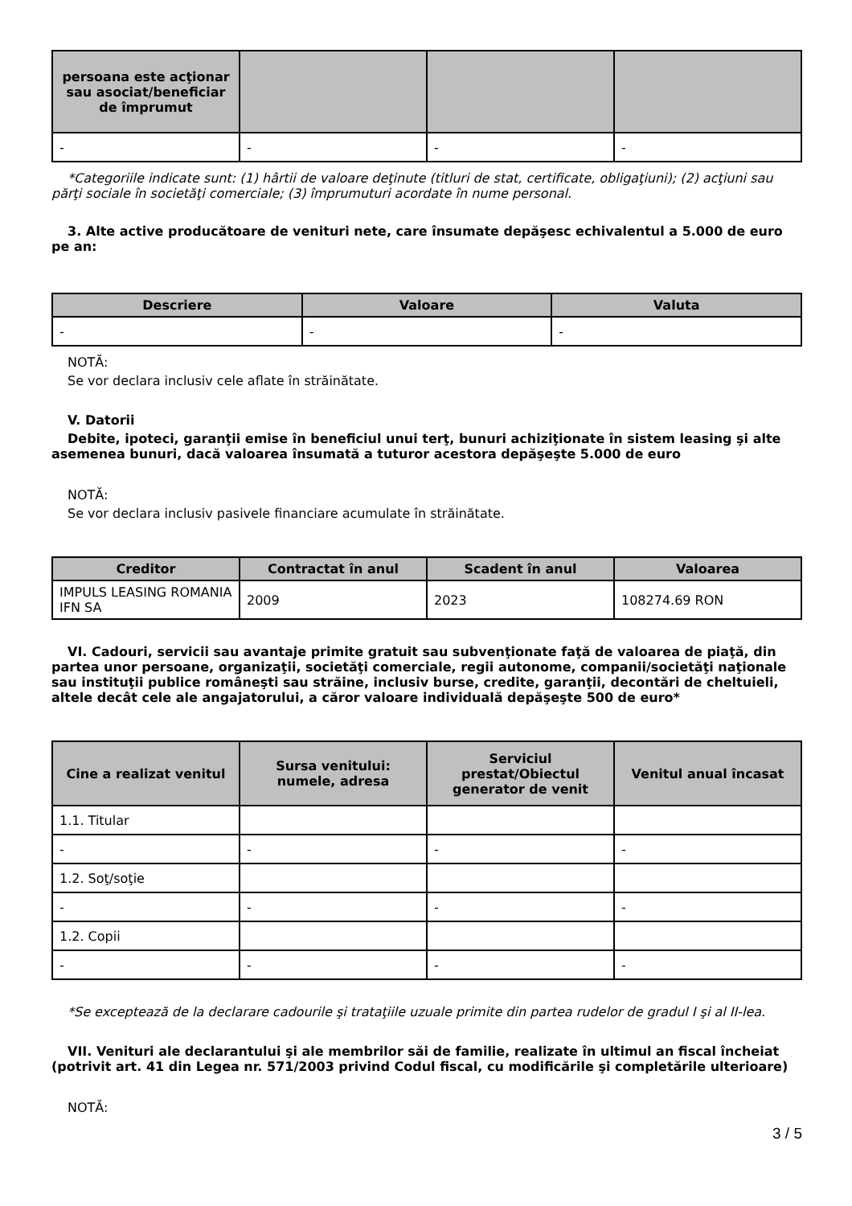| persoana este acţionar sau asociat/beneficiar de împrumut | | | |
| --- | --- | --- | --- |
| - | - | - | - |
*Categoriile indicate sunt: (1) hârtii de valoare deţinute (titluri de stat, certificate, obligaţiuni); (2) acţiuni sau părţi sociale în societăţi comerciale; (3) împrumuturi acordate în nume personal.
3. Alte active producătoare de venituri nete, care însumate depăşesc echivalentul a 5.000 de euro pe an:
| Descriere | Valoare | Valuta |
| --- | --- | --- |
| - | - | - |
NOTĂ:
Se vor declara inclusiv cele aflate în străinătate.
V. Datorii
Debite, ipoteci, garanţii emise în beneficiul unui terţ, bunuri achiziţionate în sistem leasing şi alte asemenea bunuri, dacă valoarea însumată a tuturor acestora depăşeşte 5.000 de euro
NOTĂ:
Se vor declara inclusiv pasivele financiare acumulate în străinătate.
| Creditor | Contractat în anul | Scadent în anul | Valoarea |
| --- | --- | --- | --- |
| IMPULS LEASING ROMANIA IFN SA | 2009 | 2023 | 108274.69 RON |
VI. Cadouri, servicii sau avantaje primite gratuit sau subvenţionate faţă de valoarea de piaţă, din partea unor persoane, organizaţii, societăţi comerciale, regii autonome, companii/societăţi naţionale sau instituţii publice româneşti sau străine, inclusiv burse, credite, garanţii, decontări de cheltuieli, altele decât cele ale angajatorului, a căror valoare individuală depăşeşte 500 de euro*
| Cine a realizat venitul | Sursa venitului: numele, adresa | Serviciul prestat/Obiectul generator de venit | Venitul anual încasat |
| --- | --- | --- | --- |
| 1.1. Titular | | | |
| - | - | - | - |
| 1.2. Soţ/soţie | | | |
| - | - | - | - |
| 1.2. Copii | | | |
| - | - | - | - |
*Se exceptează de la declarare cadourile şi trataţiile uzuale primite din partea rudelor de gradul I şi al II-lea.
VII. Venituri ale declarantului şi ale membrilor săi de familie, realizate în ultimul an fiscal încheiat (potrivit art. 41 din Legea nr. 571/2003 privind Codul fiscal, cu modificările şi completările ulterioare)
NOTĂ:
3 / 5